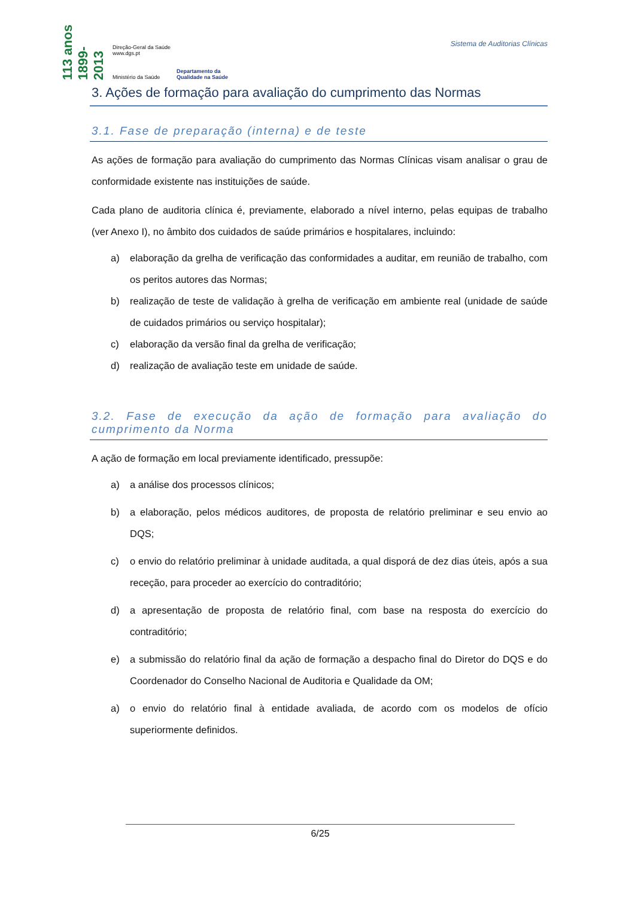113 anos 1899-2013
Direção-Geral da Saúde
www.dgs.pt
Ministério da Saúde
Departamento da
Qualidade na Saúde
Sistema de Auditorias Clínicas
3. Ações de formação para avaliação do cumprimento das Normas
3.1. Fase de preparação (interna) e de teste
As ações de formação para avaliação do cumprimento das Normas Clínicas visam analisar o grau de conformidade existente nas instituições de saúde.
Cada plano de auditoria clínica é, previamente, elaborado a nível interno, pelas equipas de trabalho (ver Anexo I), no âmbito dos cuidados de saúde primários e hospitalares, incluindo:
a) elaboração da grelha de verificação das conformidades a auditar, em reunião de trabalho, com os peritos autores das Normas;
b) realização de teste de validação à grelha de verificação em ambiente real (unidade de saúde de cuidados primários ou serviço hospitalar);
c) elaboração da versão final da grelha de verificação;
d) realização de avaliação teste em unidade de saúde.
3.2. Fase de execução da ação de formação para avaliação do cumprimento da Norma
A ação de formação em local previamente identificado, pressupõe:
a) a análise dos processos clínicos;
b) a elaboração, pelos médicos auditores, de proposta de relatório preliminar e seu envio ao DQS;
c) o envio do relatório preliminar à unidade auditada, a qual disporá de dez dias úteis, após a sua receção, para proceder ao exercício do contraditório;
d) a apresentação de proposta de relatório final, com base na resposta do exercício do contraditório;
e) a submissão do relatório final da ação de formação a despacho final do Diretor do DQS e do Coordenador do Conselho Nacional de Auditoria e Qualidade da OM;
a) o envio do relatório final à entidade avaliada, de acordo com os modelos de ofício superiormente definidos.
6/25